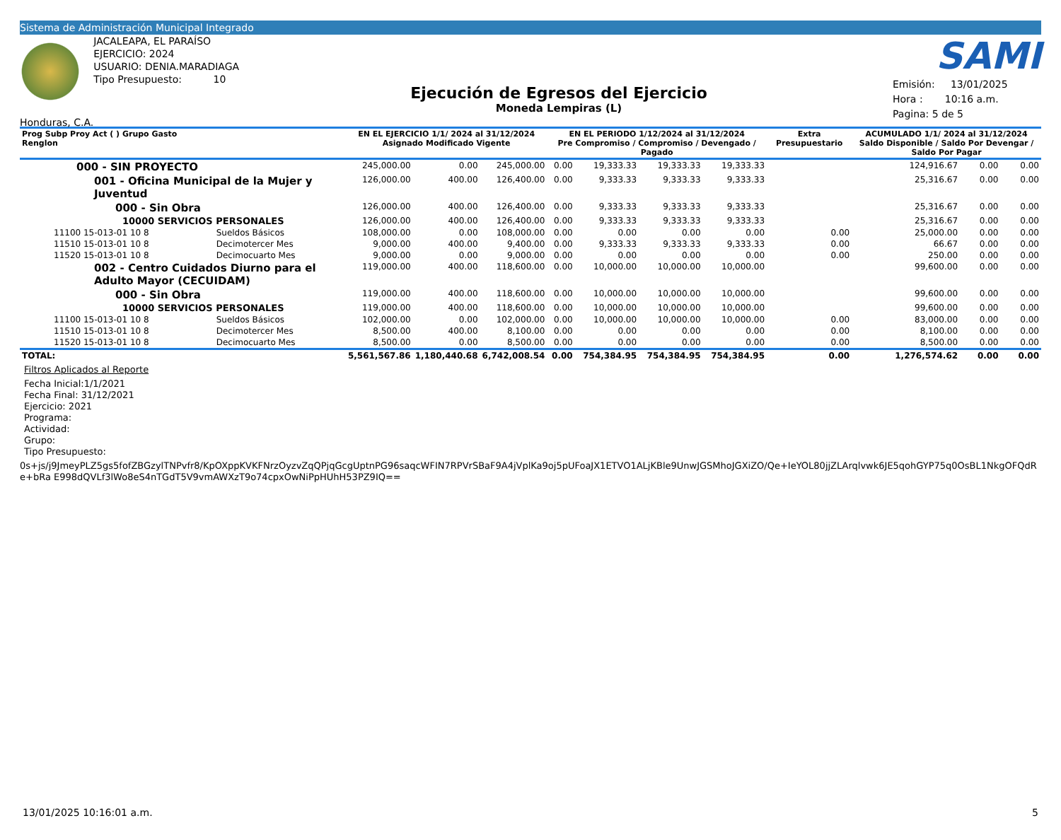Sistema de Administración Municipal Integrado
Honduras, C.A.
JACALEAPA, EL PARAÍSO
EJERCICIO: 2024
USUARIO: DENIA.MARADIAGA
Tipo Presupuesto: 10
Ejecución de Egresos del Ejercicio
Moneda Lempiras (L)
SAMI
Emisión: 13/01/2025
Hora : 10:16 a.m.
Pagina: 5 de 5
| Prog Subp Proy Act ( ) Grupo Gasto Renglon | | EN EL EJERCICIO 1/1/ 2024 al 31/12/2024 Asignado Modificado Vigente | | | EN EL PERIODO 1/12/2024 al 31/12/2024 Pre Compromiso / Compromiso / Devengado / Pagado | | | | Extra Presupuestario | ACUMULADO 1/1/ 2024 al 31/12/2024 Saldo Disponible / Saldo Por Devengar / Saldo Por Pagar | | |
| --- | --- | --- | --- | --- | --- | --- | --- | --- | --- | --- | --- | --- |
| 000 - SIN PROYECTO | | 245,000.00 | 0.00 | 245,000.00 | 0.00 | 19,333.33 | 19,333.33 | 19,333.33 | | 124,916.67 | 0.00 | 0.00 |
| 001 - Oficina Municipal de la Mujer y Juventud | | 126,000.00 | 400.00 | 126,400.00 | 0.00 | 9,333.33 | 9,333.33 | 9,333.33 | | 25,316.67 | 0.00 | 0.00 |
| 000 - Sin Obra | | 126,000.00 | 400.00 | 126,400.00 | 0.00 | 9,333.33 | 9,333.33 | 9,333.33 | | 25,316.67 | 0.00 | 0.00 |
| 10000 SERVICIOS PERSONALES | | 126,000.00 | 400.00 | 126,400.00 | 0.00 | 9,333.33 | 9,333.33 | 9,333.33 | | 25,316.67 | 0.00 | 0.00 |
| 11100 15-013-01 10 8 | Sueldos Básicos | 108,000.00 | 0.00 | 108,000.00 | 0.00 | 0.00 | 0.00 | 0.00 | 0.00 | 25,000.00 | 0.00 | 0.00 |
| 11510 15-013-01 10 8 | Decimotercer Mes | 9,000.00 | 400.00 | 9,400.00 | 0.00 | 9,333.33 | 9,333.33 | 9,333.33 | 0.00 | 66.67 | 0.00 | 0.00 |
| 11520 15-013-01 10 8 | Decimocuarto Mes | 9,000.00 | 0.00 | 9,000.00 | 0.00 | 0.00 | 0.00 | 0.00 | 0.00 | 250.00 | 0.00 | 0.00 |
| 002 - Centro Cuidados Diurno para el Adulto Mayor (CECUIDAM) | | 119,000.00 | 400.00 | 118,600.00 | 0.00 | 10,000.00 | 10,000.00 | 10,000.00 | | 99,600.00 | 0.00 | 0.00 |
| 000 - Sin Obra | | 119,000.00 | 400.00 | 118,600.00 | 0.00 | 10,000.00 | 10,000.00 | 10,000.00 | | 99,600.00 | 0.00 | 0.00 |
| 10000 SERVICIOS PERSONALES | | 119,000.00 | 400.00 | 118,600.00 | 0.00 | 10,000.00 | 10,000.00 | 10,000.00 | | 99,600.00 | 0.00 | 0.00 |
| 11100 15-013-01 10 8 | Sueldos Básicos | 102,000.00 | 0.00 | 102,000.00 | 0.00 | 10,000.00 | 10,000.00 | 10,000.00 | 0.00 | 83,000.00 | 0.00 | 0.00 |
| 11510 15-013-01 10 8 | Decimotercer Mes | 8,500.00 | 400.00 | 8,100.00 | 0.00 | 0.00 | 0.00 | 0.00 | 0.00 | 8,100.00 | 0.00 | 0.00 |
| 11520 15-013-01 10 8 | Decimocuarto Mes | 8,500.00 | 0.00 | 8,500.00 | 0.00 | 0.00 | 0.00 | 0.00 | 0.00 | 8,500.00 | 0.00 | 0.00 |
| TOTAL: | | 5,561,567.86 | 1,180,440.68 | 6,742,008.54 | 0.00 | 754,384.95 | 754,384.95 | 754,384.95 | 0.00 | 1,276,574.62 | 0.00 | 0.00 |
Filtros Aplicados al Reporte
Fecha Inicial:1/1/2021
Fecha Final: 31/12/2021
Ejercicio: 2021
Programa:
Actividad:
Grupo:
Tipo Presupuesto:
0s+js/j9JmeyPLZ5gs5fofZBGzylTNPvfr8/KpOXppKVKFNrzOyzvZqQPjqGcgUptnPG96saqcWFIN7RPVrSBaF9A4jVplKa9oj5pUFoaJX1ETVO1ALjKBle9UnwJGSMhoJGXiZO/Qe+IeYOL80jjZLArqlvwk6JE5qohGYP75q0OsBL1NkgOFQdRe+bRa E998dQVLf3lWo8eS4nTGdT5V9vmAWXzT9o74cpxOwNiPpHUhH53PZ9IQ==
13/01/2025 10:16:01 a.m. 5